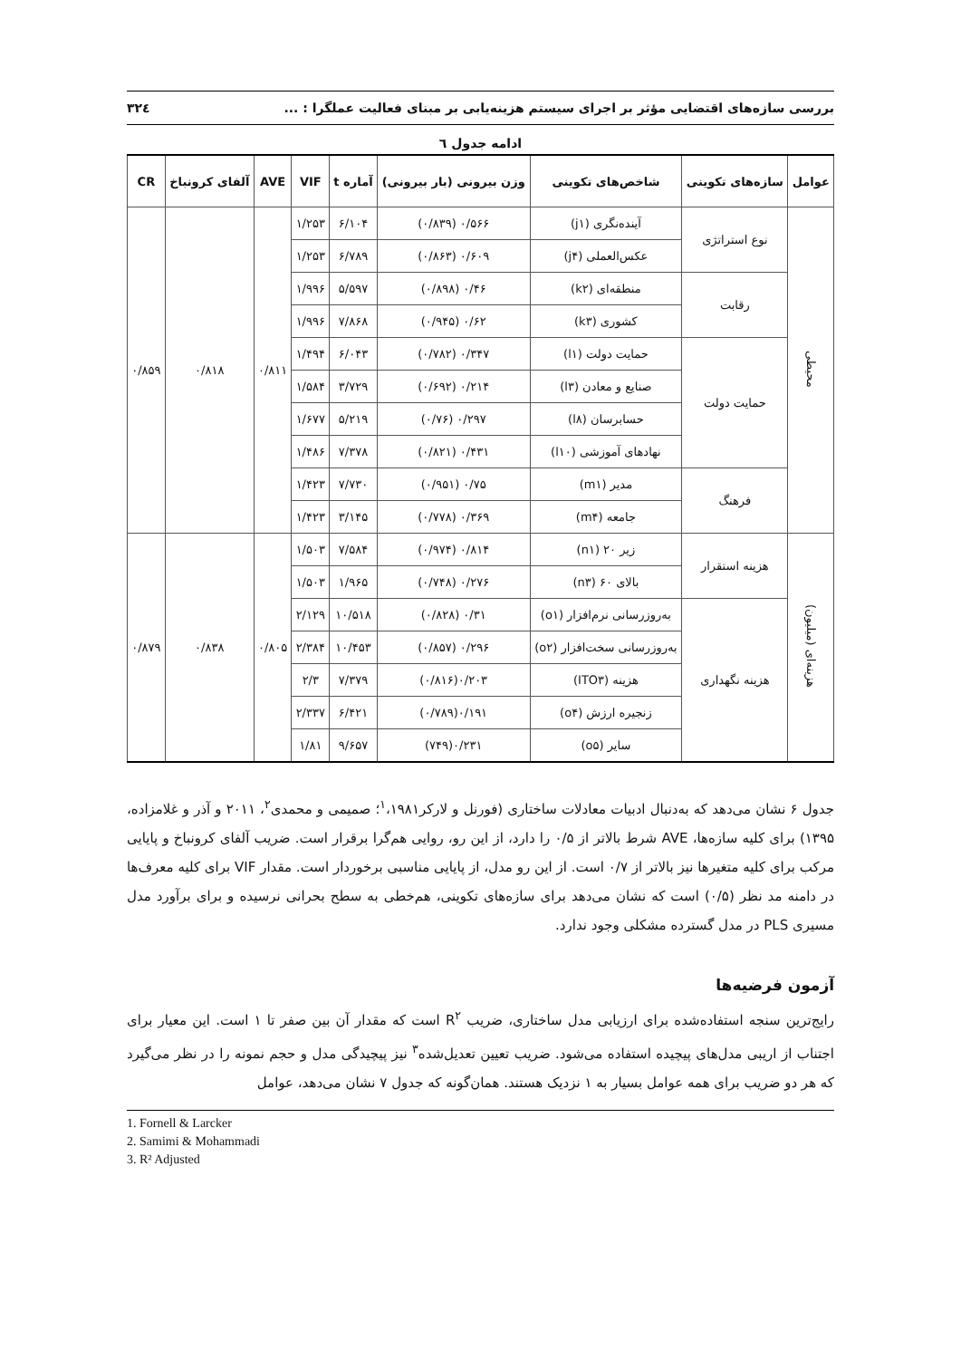بررسی سازه‌های اقتضایی مؤثر بر اجرای سیستم هزینه‌یابی بر مبنای فعالیت عملگرا : ... ۳۲٤
ادامه جدول ٦
| عوامل | سازه‌های تکوینی | شاخص‌های تکوینی | وزن بیرونی (بار بیرونی) | آماره t | VIF | AVE | آلفای کرونباخ | CR |
| --- | --- | --- | --- | --- | --- | --- | --- | --- |
| محیطی | نوع استراتژی | آینده‌نگری (j۱) | ۰/۵۶۶ (۰/۸۳۹) | ۶/۱۰۴ | ۱/۲۵۳ | ۰/۸۱۱ | ۰/۸۱۸ | ۰/۸۵۹ |
| | | عکس‌العملی (j۴) | ۰/۶۰۹ (۰/۸۶۳) | ۶/۷۸۹ | ۱/۲۵۳ | | | |
| | رقابت | منطقه‌ای (k۲) | ۰/۴۶ (۰/۸۹۸) | ۵/۵۹۷ | ۱/۹۹۶ | | | |
| | | کشوری (k۳) | ۰/۶۲ (۰/۹۴۵) | ۷/۸۶۸ | ۱/۹۹۶ | | | |
| | حمایت دولت | حمایت دولت (l۱) | ۰/۳۴۷ (۰/۷۸۲) | ۶/۰۴۳ | ۱/۴۹۴ | | | |
| | | صنایع و معادن (l۳) | ۰/۲۱۴ (۰/۶۹۲) | ۳/۷۲۹ | ۱/۵۸۴ | | | |
| | | حسابرسان (l۸) | ۰/۲۹۷ (۰/۷۶) | ۵/۲۱۹ | ۱/۶۷۷ | | | |
| | | نهادهای آموزشی (l۱۰) | ۰/۴۳۱ (۰/۸۲۱) | ۷/۳۷۸ | ۱/۴۸۶ | | | |
| | فرهنگ | مدیر (m۱) | ۰/۷۵ (۰/۹۵۱) | ۷/۷۳۰ | ۱/۴۲۳ | | | |
| | | جامعه (m۴) | ۰/۳۶۹ (۰/۷۷۸) | ۳/۱۴۵ | ۱/۴۲۳ | | | |
| هزینه‌ای (میلیون) | هزینه استقرار | زیر ۲۰ (n۱) | ۰/۸۱۴ (۰/۹۷۴) | ۷/۵۸۴ | ۱/۵۰۳ | ۰/۸۰۵ | ۰/۸۳۸ | ۰/۸۷۹ |
| | | بالای ۶۰ (n۳) | ۰/۲۷۶ (۰/۷۴۸) | ۱/۹۶۵ | ۱/۵۰۳ | | | |
| | هزینه نگهداری | به‌روزرسانی نرم‌افزار (o۱) | ۰/۳۱ (۰/۸۲۸) | ۱۰/۵۱۸ | ۲/۱۲۹ | | | |
| | | به‌روزرسانی سخت‌افزار (o۲) | ۰/۲۹۶ (۰/۸۵۷) | ۱۰/۴۵۳ | ۲/۳۸۴ | | | |
| | | هزینه (ITO۳) | ۰/۲۰۳(۰/۸۱۶) | ۷/۳۷۹ | ۲/۳ | | | |
| | | زنجیره ارزش (o۴) | ۰/۱۹۱(۰/۷۸۹) | ۶/۴۲۱ | ۲/۳۳۷ | | | |
| | | سایر (o۵) | ۰/۲۳۱(۷۴۹) | ۹/۶۵۷ | ۱/۸۱ | | | |
جدول ۶ نشان می‌دهد که به‌دنبال ادبیات معادلات ساختاری (فورنل و لارکر<sup>۱</sup>،۱۹۸۱؛ صمیمی و محمدی<sup>۲</sup>، ۲۰۱۱ و آذر و غلامزاده، ۱۳۹۵) برای کلیه سازه‌ها، AVE شرط بالاتر از ۰/۵ را دارد، از این رو، روایی هم‌گرا برقرار است. ضریب آلفای کرونباخ و پایایی مرکب برای کلیه متغیرها نیز بالاتر از ۰/۷ است. از این رو مدل، از پایایی مناسبی برخوردار است. مقدار VIF برای کلیه معرف‌ها در دامنه مد نظر (۰/۵) است که نشان می‌دهد برای سازه‌های تکوینی، هم‌خطی به سطح بحرانی نرسیده و برای برآورد مدل مسیری PLS در مدل گسترده مشکلی وجود ندارد.
آزمون فرضیه‌ها
رایج‌ترین سنجه استفاده‌شده برای ارزیابی مدل ساختاری، ضریب R<sup>۲</sup> است که مقدار آن بین صفر تا ۱ است. این معیار برای اجتناب از اریبی مدل‌های پیچیده استفاده می‌شود. ضریب تعیین تعدیل‌شده<sup>۳</sup> نیز پیچیدگی مدل و حجم نمونه را در نظر می‌گیرد که هر دو ضریب برای همه عوامل بسیار به ۱ نزدیک هستند. همان‌گونه که جدول ۷ نشان می‌دهد، عوامل
1. Fornell & Larcker
2. Samimi & Mohammadi
3. R² Adjusted